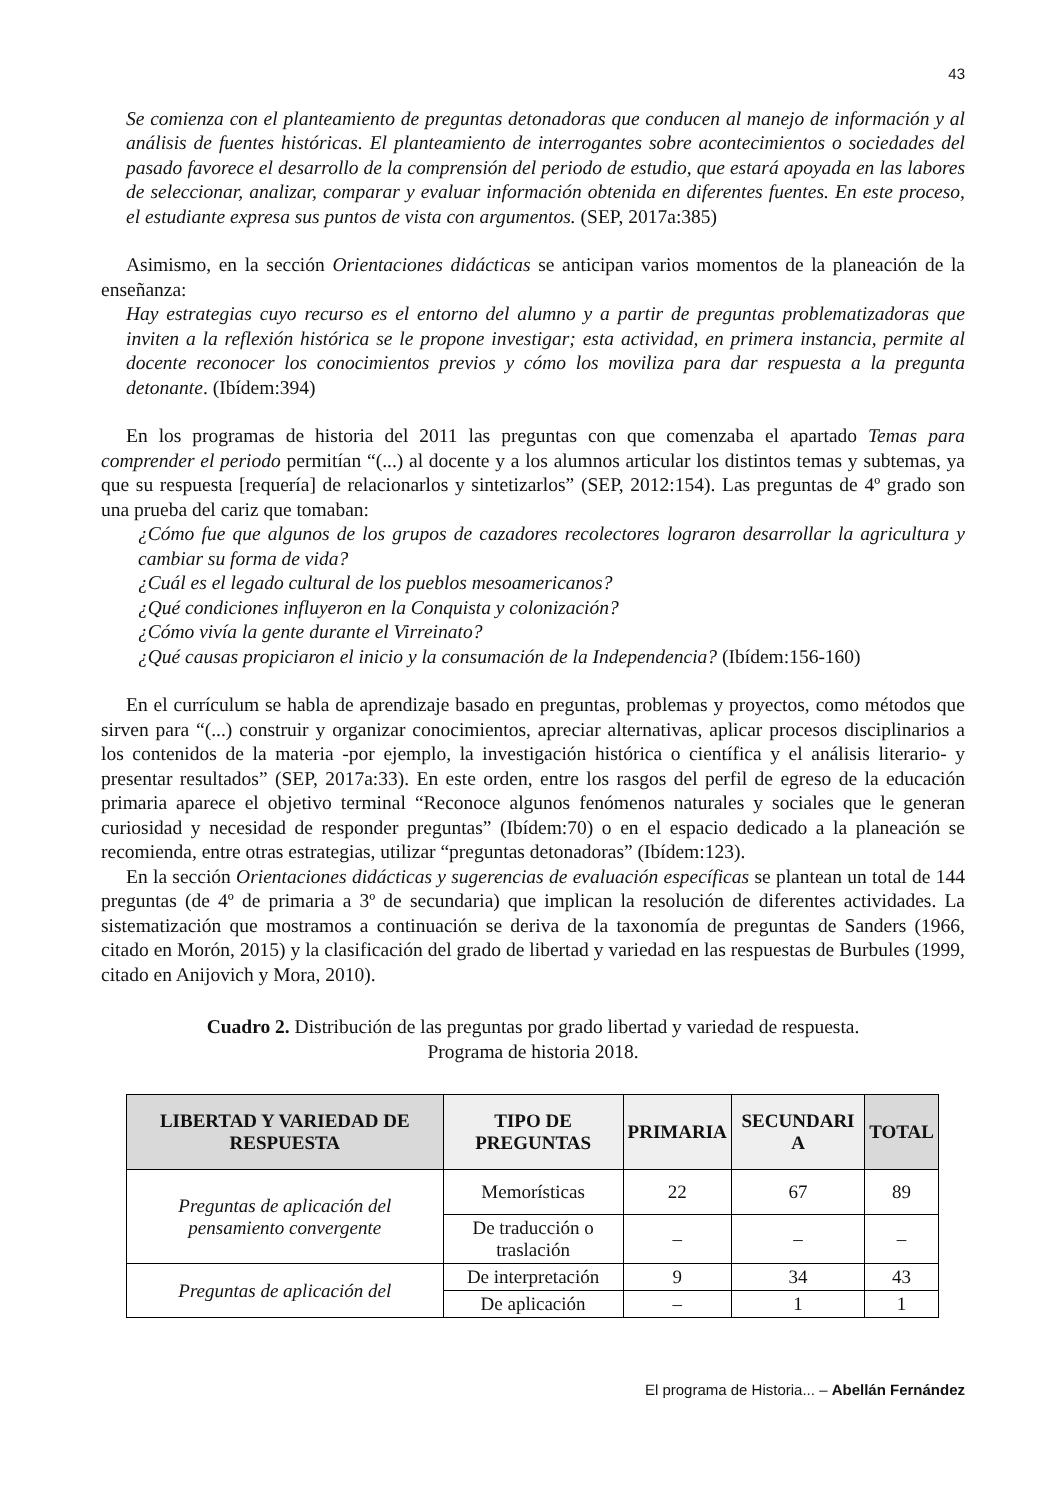43
Se comienza con el planteamiento de preguntas detonadoras que conducen al manejo de información y al análisis de fuentes históricas. El planteamiento de interrogantes sobre acontecimientos o sociedades del pasado favorece el desarrollo de la comprensión del periodo de estudio, que estará apoyada en las labores de seleccionar, analizar, comparar y evaluar información obtenida en diferentes fuentes. En este proceso, el estudiante expresa sus puntos de vista con argumentos. (SEP, 2017a:385)
Asimismo, en la sección Orientaciones didácticas se anticipan varios momentos de la planeación de la enseñanza:
Hay estrategias cuyo recurso es el entorno del alumno y a partir de preguntas problematizadoras que inviten a la reflexión histórica se le propone investigar; esta actividad, en primera instancia, permite al docente reconocer los conocimientos previos y cómo los moviliza para dar respuesta a la pregunta detonante. (Ibídem:394)
En los programas de historia del 2011 las preguntas con que comenzaba el apartado Temas para comprender el periodo permitían “(...) al docente y a los alumnos articular los distintos temas y subtemas, ya que su respuesta [requería] de relacionarlos y sintetizarlos” (SEP, 2012:154). Las preguntas de 4º grado son una prueba del cariz que tomaban:
¿Cómo fue que algunos de los grupos de cazadores recolectores lograron desarrollar la agricultura y cambiar su forma de vida?
¿Cuál es el legado cultural de los pueblos mesoamericanos?
¿Qué condiciones influyeron en la Conquista y colonización?
¿Cómo vivía la gente durante el Virreinato?
¿Qué causas propiciaron el inicio y la consumación de la Independencia? (Ibídem:156-160)
En el currículum se habla de aprendizaje basado en preguntas, problemas y proyectos, como métodos que sirven para “(...) construir y organizar conocimientos, apreciar alternativas, aplicar procesos disciplinarios a los contenidos de la materia -por ejemplo, la investigación histórica o científica y el análisis literario- y presentar resultados” (SEP, 2017a:33). En este orden, entre los rasgos del perfil de egreso de la educación primaria aparece el objetivo terminal “Reconoce algunos fenómenos naturales y sociales que le generan curiosidad y necesidad de responder preguntas” (Ibídem:70) o en el espacio dedicado a la planeación se recomienda, entre otras estrategias, utilizar “preguntas detonadoras” (Ibídem:123).
En la sección Orientaciones didácticas y sugerencias de evaluación específicas se plantean un total de 144 preguntas (de 4º de primaria a 3º de secundaria) que implican la resolución de diferentes actividades. La sistematización que mostramos a continuación se deriva de la taxonomía de preguntas de Sanders (1966, citado en Morón, 2015) y la clasificación del grado de libertad y variedad en las respuestas de Burbules (1999, citado en Anijovich y Mora, 2010).
Cuadro 2. Distribución de las preguntas por grado libertad y variedad de respuesta.
Programa de historia 2018.
| LIBERTAD Y VARIEDAD DE RESPUESTA | TIPO DE PREGUNTAS | PRIMARIA | SECUNDARI A | TOTAL |
| --- | --- | --- | --- | --- |
| Preguntas de aplicación del pensamiento convergente | Memorísticas | 22 | 67 | 89 |
| | De traducción o traslación | – | – | – |
| Preguntas de aplicación del | De interpretación | 9 | 34 | 43 |
| | De aplicación | – | 1 | 1 |
El programa de Historia... – Abellán Fernández